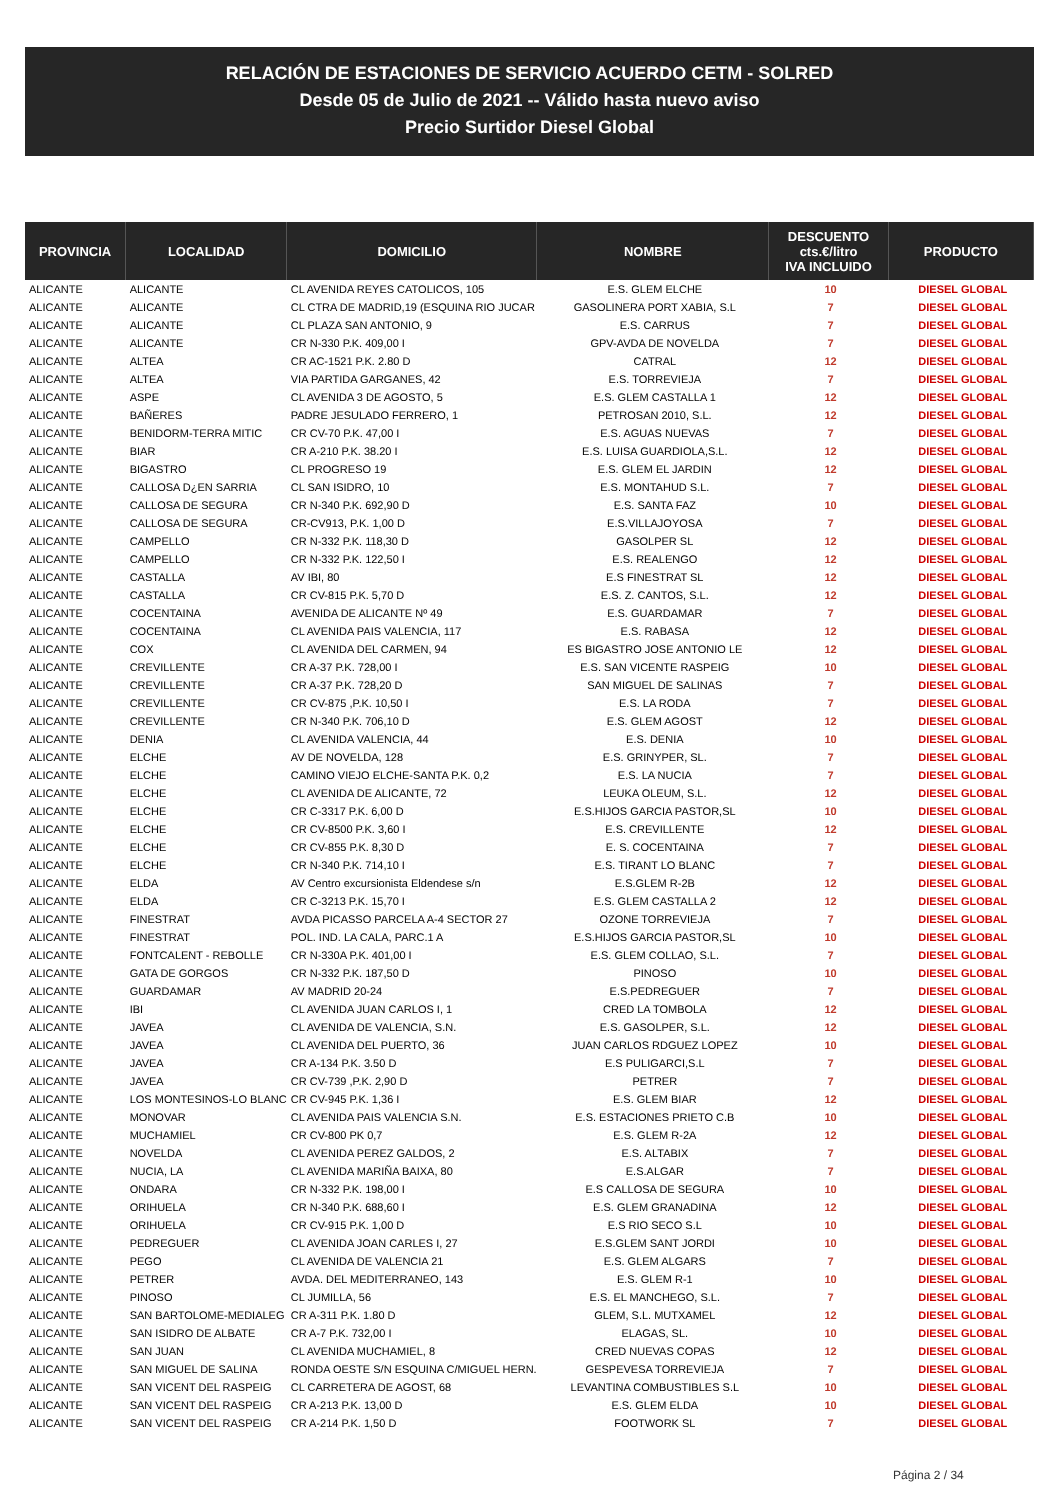RELACIÓN DE ESTACIONES DE SERVICIO ACUERDO CETM - SOLRED
Desde 05 de Julio de 2021 -- Válido hasta nuevo aviso
Precio Surtidor Diesel Global
| PROVINCIA | LOCALIDAD | DOMICILIO | NOMBRE | DESCUENTO cts.€/litro IVA INCLUIDO | PRODUCTO |
| --- | --- | --- | --- | --- | --- |
| ALICANTE | ALICANTE | CL AVENIDA REYES CATOLICOS, 105 | E.S. GLEM ELCHE | 10 | DIESEL GLOBAL |
| ALICANTE | ALICANTE | CL CTRA DE MADRID,19 (ESQUINA RIO JUCAR | GASOLINERA PORT XABIA, S.L | 7 | DIESEL GLOBAL |
| ALICANTE | ALICANTE | CL PLAZA SAN ANTONIO, 9 | E.S. CARRUS | 7 | DIESEL GLOBAL |
| ALICANTE | ALICANTE | CR N-330 P.K. 409,00 I | GPV-AVDA DE NOVELDA | 7 | DIESEL GLOBAL |
| ALICANTE | ALTEA | CR AC-1521 P.K. 2.80 D | CATRAL | 12 | DIESEL GLOBAL |
| ALICANTE | ALTEA | VIA PARTIDA GARGANES, 42 | E.S. TORREVIEJA | 7 | DIESEL GLOBAL |
| ALICANTE | ASPE | CL AVENIDA 3 DE AGOSTO, 5 | E.S. GLEM CASTALLA 1 | 12 | DIESEL GLOBAL |
| ALICANTE | BAÑERES | PADRE JESULADO FERRERO, 1 | PETROSAN 2010, S.L. | 12 | DIESEL GLOBAL |
| ALICANTE | BENIDORM-TERRA MITIC | CR CV-70 P.K. 47,00 I | E.S. AGUAS NUEVAS | 7 | DIESEL GLOBAL |
| ALICANTE | BIAR | CR A-210 P.K. 38.20 I | E.S. LUISA GUARDIOLA,S.L. | 12 | DIESEL GLOBAL |
| ALICANTE | BIGASTRO | CL PROGRESO 19 | E.S. GLEM EL JARDIN | 12 | DIESEL GLOBAL |
| ALICANTE | CALLOSA D¿EN SARRIA | CL SAN ISIDRO, 10 | E.S. MONTAHUD S.L. | 7 | DIESEL GLOBAL |
| ALICANTE | CALLOSA DE SEGURA | CR N-340 P.K. 692,90 D | E.S. SANTA FAZ | 10 | DIESEL GLOBAL |
| ALICANTE | CALLOSA DE SEGURA | CR-CV913, P.K. 1,00 D | E.S.VILLAJOYOSA | 7 | DIESEL GLOBAL |
| ALICANTE | CAMPELLO | CR N-332 P.K. 118,30 D | GASOLPER SL | 12 | DIESEL GLOBAL |
| ALICANTE | CAMPELLO | CR N-332 P.K. 122,50 I | E.S. REALENGO | 12 | DIESEL GLOBAL |
| ALICANTE | CASTALLA | AV IBI, 80 | E.S FINESTRAT SL | 12 | DIESEL GLOBAL |
| ALICANTE | CASTALLA | CR CV-815 P.K. 5,70 D | E.S. Z. CANTOS, S.L. | 12 | DIESEL GLOBAL |
| ALICANTE | COCENTAINA | AVENIDA DE ALICANTE Nº 49 | E.S. GUARDAMAR | 7 | DIESEL GLOBAL |
| ALICANTE | COCENTAINA | CL AVENIDA PAIS VALENCIA, 117 | E.S. RABASA | 12 | DIESEL GLOBAL |
| ALICANTE | COX | CL AVENIDA DEL CARMEN, 94 | ES BIGASTRO JOSE ANTONIO LE | 12 | DIESEL GLOBAL |
| ALICANTE | CREVILLENTE | CR A-37 P.K. 728,00 I | E.S. SAN VICENTE RASPEIG | 10 | DIESEL GLOBAL |
| ALICANTE | CREVILLENTE | CR A-37 P.K. 728,20 D | SAN MIGUEL DE SALINAS | 7 | DIESEL GLOBAL |
| ALICANTE | CREVILLENTE | CR CV-875 ,P.K. 10,50 I | E.S. LA RODA | 7 | DIESEL GLOBAL |
| ALICANTE | CREVILLENTE | CR N-340 P.K. 706,10 D | E.S. GLEM AGOST | 12 | DIESEL GLOBAL |
| ALICANTE | DENIA | CL AVENIDA VALENCIA, 44 | E.S. DENIA | 10 | DIESEL GLOBAL |
| ALICANTE | ELCHE | AV DE NOVELDA, 128 | E.S. GRINYPER, SL. | 7 | DIESEL GLOBAL |
| ALICANTE | ELCHE | CAMINO VIEJO ELCHE-SANTA P.K. 0,2 | E.S. LA NUCIA | 7 | DIESEL GLOBAL |
| ALICANTE | ELCHE | CL AVENIDA DE ALICANTE, 72 | LEUKA OLEUM, S.L. | 12 | DIESEL GLOBAL |
| ALICANTE | ELCHE | CR C-3317 P.K. 6,00 D | E.S.HIJOS GARCIA PASTOR,SL | 10 | DIESEL GLOBAL |
| ALICANTE | ELCHE | CR CV-8500 P.K. 3,60 I | E.S. CREVILLENTE | 12 | DIESEL GLOBAL |
| ALICANTE | ELCHE | CR CV-855 P.K. 8,30 D | E. S. COCENTAINA | 7 | DIESEL GLOBAL |
| ALICANTE | ELCHE | CR N-340 P.K. 714,10 I | E.S. TIRANT LO BLANC | 7 | DIESEL GLOBAL |
| ALICANTE | ELDA | AV Centro excursionista Eldendese s/n | E.S.GLEM R-2B | 12 | DIESEL GLOBAL |
| ALICANTE | ELDA | CR C-3213 P.K. 15,70 I | E.S. GLEM CASTALLA 2 | 12 | DIESEL GLOBAL |
| ALICANTE | FINESTRAT | AVDA PICASSO PARCELA A-4 SECTOR 27 | OZONE TORREVIEJA | 7 | DIESEL GLOBAL |
| ALICANTE | FINESTRAT | POL. IND. LA CALA, PARC.1 A | E.S.HIJOS GARCIA PASTOR,SL | 10 | DIESEL GLOBAL |
| ALICANTE | FONTCALENT - REBOLLE | CR N-330A P.K. 401,00 I | E.S. GLEM COLLAO, S.L. | 7 | DIESEL GLOBAL |
| ALICANTE | GATA DE GORGOS | CR N-332 P.K. 187,50 D | PINOSO | 10 | DIESEL GLOBAL |
| ALICANTE | GUARDAMAR | AV MADRID 20-24 | E.S.PEDREGUER | 7 | DIESEL GLOBAL |
| ALICANTE | IBI | CL AVENIDA JUAN CARLOS I, 1 | CRED LA TOMBOLA | 12 | DIESEL GLOBAL |
| ALICANTE | JAVEA | CL AVENIDA DE VALENCIA, S.N. | E.S. GASOLPER, S.L. | 12 | DIESEL GLOBAL |
| ALICANTE | JAVEA | CL AVENIDA DEL PUERTO, 36 | JUAN CARLOS RDGUEZ LOPEZ | 10 | DIESEL GLOBAL |
| ALICANTE | JAVEA | CR A-134 P.K. 3.50 D | E.S PULIGARCI,S.L | 7 | DIESEL GLOBAL |
| ALICANTE | JAVEA | CR CV-739 ,P.K. 2,90 D | PETRER | 7 | DIESEL GLOBAL |
| ALICANTE | LOS MONTESINOS-LO BLANC | CR CV-945 P.K. 1,36 I | E.S. GLEM BIAR | 12 | DIESEL GLOBAL |
| ALICANTE | MONOVAR | CL AVENIDA PAIS VALENCIA S.N. | E.S. ESTACIONES PRIETO C.B | 10 | DIESEL GLOBAL |
| ALICANTE | MUCHAMIEL | CR CV-800 PK 0,7 | E.S. GLEM R-2A | 12 | DIESEL GLOBAL |
| ALICANTE | NOVELDA | CL AVENIDA PEREZ GALDOS, 2 | E.S. ALTABIX | 7 | DIESEL GLOBAL |
| ALICANTE | NUCIA, LA | CL AVENIDA MARIÑA BAIXA, 80 | E.S.ALGAR | 7 | DIESEL GLOBAL |
| ALICANTE | ONDARA | CR N-332 P.K. 198,00 I | E.S CALLOSA DE SEGURA | 10 | DIESEL GLOBAL |
| ALICANTE | ORIHUELA | CR N-340 P.K. 688,60 I | E.S. GLEM GRANADINA | 12 | DIESEL GLOBAL |
| ALICANTE | ORIHUELA | CR CV-915 P.K. 1,00 D | E.S RIO SECO S.L | 10 | DIESEL GLOBAL |
| ALICANTE | PEDREGUER | CL AVENIDA JOAN CARLES I, 27 | E.S.GLEM SANT JORDI | 10 | DIESEL GLOBAL |
| ALICANTE | PEGO | CL AVENIDA DE VALENCIA 21 | E.S. GLEM ALGARS | 7 | DIESEL GLOBAL |
| ALICANTE | PETRER | AVDA. DEL MEDITERRANEO, 143 | E.S. GLEM R-1 | 10 | DIESEL GLOBAL |
| ALICANTE | PINOSO | CL JUMILLA, 56 | E.S. EL MANCHEGO, S.L. | 7 | DIESEL GLOBAL |
| ALICANTE | SAN BARTOLOME-MEDIALEG | CR A-311 P.K. 1.80 D | GLEM, S.L. MUTXAMEL | 12 | DIESEL GLOBAL |
| ALICANTE | SAN ISIDRO DE ALBATE | CR A-7 P.K. 732,00 I | ELAGAS, SL. | 10 | DIESEL GLOBAL |
| ALICANTE | SAN JUAN | CL AVENIDA MUCHAMIEL, 8 | CRED NUEVAS COPAS | 12 | DIESEL GLOBAL |
| ALICANTE | SAN MIGUEL DE SALINA | RONDA OESTE S/N ESQUINA C/MIGUEL HERN. | GESPEVESA TORREVIEJA | 7 | DIESEL GLOBAL |
| ALICANTE | SAN VICENT DEL RASPEIG | CL CARRETERA DE AGOST, 68 | LEVANTINA COMBUSTIBLES S.L | 10 | DIESEL GLOBAL |
| ALICANTE | SAN VICENT DEL RASPEIG | CR A-213 P.K. 13,00 D | E.S. GLEM ELDA | 10 | DIESEL GLOBAL |
| ALICANTE | SAN VICENT DEL RASPEIG | CR A-214 P.K. 1,50 D | FOOTWORK SL | 7 | DIESEL GLOBAL |
Página 2 / 34